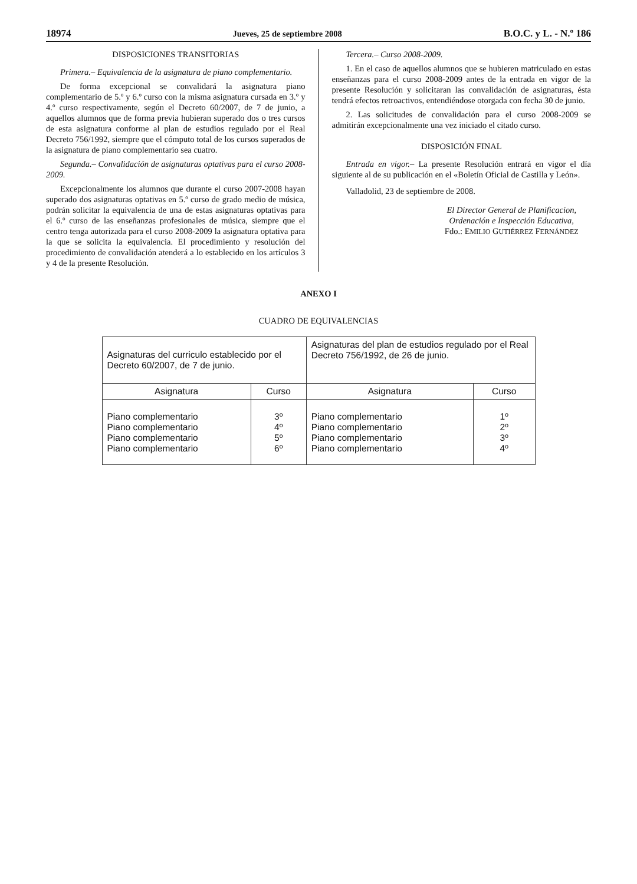18974 Jueves, 25 de septiembre 2008 B.O.C. y L. - N.º 186
DISPOSICIONES TRANSITORIAS
Primera.– Equivalencia de la asignatura de piano complementario.
De forma excepcional se convalidará la asignatura piano complementario de 5.º y 6.º curso con la misma asignatura cursada en 3.º y 4.º curso respectivamente, según el Decreto 60/2007, de 7 de junio, a aquellos alumnos que de forma previa hubieran superado dos o tres cursos de esta asignatura conforme al plan de estudios regulado por el Real Decreto 756/1992, siempre que el cómputo total de los cursos superados de la asignatura de piano complementario sea cuatro.
Segunda.– Convalidación de asignaturas optativas para el curso 2008-2009.
Excepcionalmente los alumnos que durante el curso 2007-2008 hayan superado dos asignaturas optativas en 5.º curso de grado medio de música, podrán solicitar la equivalencia de una de estas asignaturas optativas para el 6.º curso de las enseñanzas profesionales de música, siempre que el centro tenga autorizada para el curso 2008-2009 la asignatura optativa para la que se solicita la equivalencia. El procedimiento y resolución del procedimiento de convalidación atenderá a lo establecido en los artículos 3 y 4 de la presente Resolución.
Tercera.– Curso 2008-2009.
1. En el caso de aquellos alumnos que se hubieren matriculado en estas enseñanzas para el curso 2008-2009 antes de la entrada en vigor de la presente Resolución y solicitaran las convalidación de asignaturas, ésta tendrá efectos retroactivos, entendiéndose otorgada con fecha 30 de junio.
2. Las solicitudes de convalidación para el curso 2008-2009 se admitirán excepcionalmente una vez iniciado el citado curso.
DISPOSICIÓN FINAL
Entrada en vigor.– La presente Resolución entrará en vigor el día siguiente al de su publicación en el «Boletín Oficial de Castilla y León».
Valladolid, 23 de septiembre de 2008.
El Director General de Planificacion,
Ordenación e Inspección Educativa,
Fdo.: EMILIO GUTIÉRREZ FERNÁNDEZ
ANEXO I
CUADRO DE EQUIVALENCIAS
| Asignaturas del curriculo establecido por el Decreto 60/2007, de 7 de junio. | | Asignaturas del plan de estudios regulado por el Real Decreto 756/1992, de 26 de junio. | |
| Asignatura | Curso | Asignatura | Curso |
| Piano complementario Piano complementario Piano complementario Piano complementario | 3º 4º 5º 6º | Piano complementario Piano complementario Piano complementario Piano complementario | 1º 2º 3º 4º |